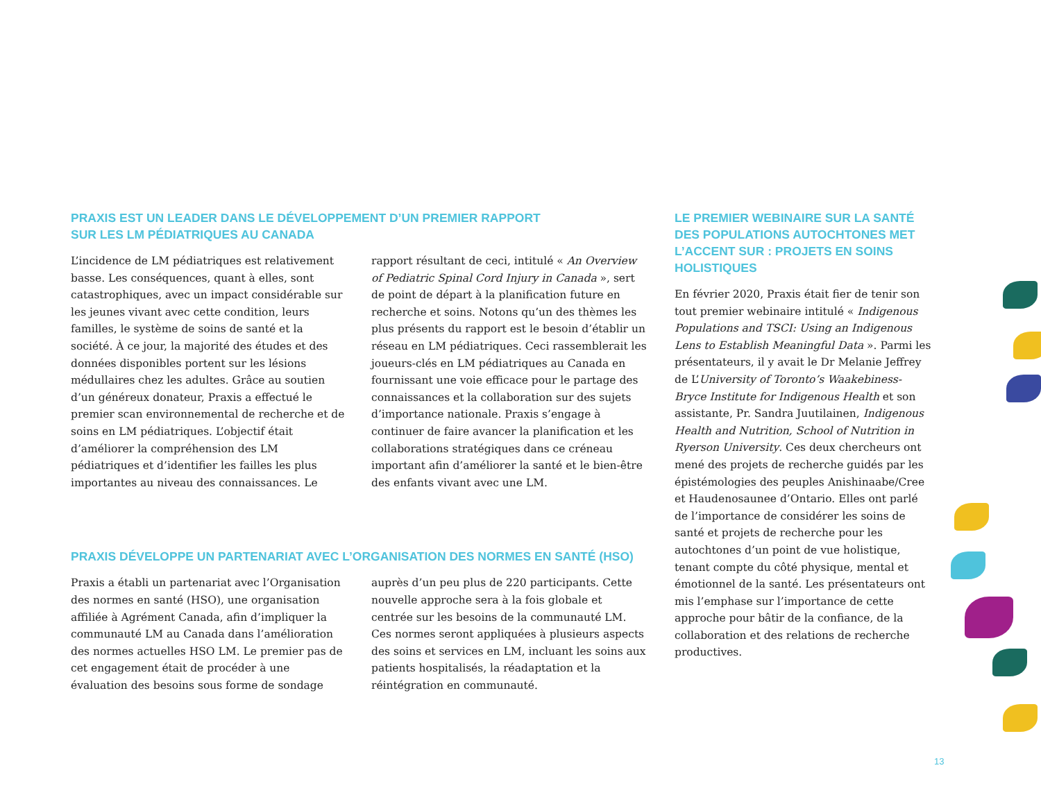PRAXIS EST UN LEADER DANS LE DÉVELOPPEMENT D’UN PREMIER RAPPORT
SUR LES LM PÉDIATRIQUES AU CANADA
L’incidence de LM pédiatriques est relativement basse. Les conséquences, quant à elles, sont catastrophiques, avec un impact considérable sur les jeunes vivant avec cette condition, leurs familles, le système de soins de santé et la société. À ce jour, la majorité des études et des données disponibles portent sur les lésions médullaires chez les adultes. Grâce au soutien d’un généreux donateur, Praxis a effectué le premier scan environnemental de recherche et de soins en LM pédiatriques. L’objectif était d’améliorer la compréhension des LM pédiatriques et d’identifier les failles les plus importantes au niveau des connaissances. Le rapport résultant de ceci, intitulé « An Overview of Pediatric Spinal Cord Injury in Canada », sert de point de départ à la planification future en recherche et soins. Notons qu’un des thèmes les plus présents du rapport est le besoin d’établir un réseau en LM pédiatriques. Ceci rassemblerait les joueurs-clés en LM pédiatriques au Canada en fournissant une voie efficace pour le partage des connaissances et la collaboration sur des sujets d’importance nationale. Praxis s’engage à continuer de faire avancer la planification et les collaborations stratégiques dans ce créneau important afin d’améliorer la santé et le bien-être des enfants vivant avec une LM.
PRAXIS DÉVELOPPE UN PARTENARIAT AVEC L’ORGANISATION DES NORMES EN SANTÉ (HSO)
Praxis a établi un partenariat avec l’Organisation des normes en santé (HSO), une organisation affiliée à Agrément Canada, afin d’impliquer la communauté LM au Canada dans l’amélioration des normes actuelles HSO LM. Le premier pas de cet engagement était de procéder à une évaluation des besoins sous forme de sondage auprès d’un peu plus de 220 participants. Cette nouvelle approche sera à la fois globale et centrée sur les besoins de la communauté LM. Ces normes seront appliquées à plusieurs aspects des soins et services en LM, incluant les soins aux patients hospitalisés, la réadaptation et la réintégration en communauté.
LE PREMIER WEBINAIRE SUR LA SANTÉ DES POPULATIONS AUTOCHTONES MET L’ACCENT SUR : PROJETS EN SOINS HOLISTIQUES
En février 2020, Praxis était fier de tenir son tout premier webinaire intitulé « Indigenous Populations and TSCI: Using an Indigenous Lens to Establish Meaningful Data ». Parmi les présentateurs, il y avait le Dr Melanie Jeffrey de L’University of Toronto’s Waakebiness-Bryce Institute for Indigenous Health et son assistante, Pr. Sandra Juutilainen, Indigenous Health and Nutrition, School of Nutrition in Ryerson University. Ces deux chercheurs ont mené des projets de recherche guidés par les épistémologies des peuples Anishinaabe/Cree et Haudenosaunee d’Ontario. Elles ont parlé de l’importance de considérer les soins de santé et projets de recherche pour les autochtones d’un point de vue holistique, tenant compte du côté physique, mental et émotionnel de la santé. Les présentateurs ont mis l’emphase sur l’importance de cette approche pour bâtir de la confiance, de la collaboration et des relations de recherche productives.
13